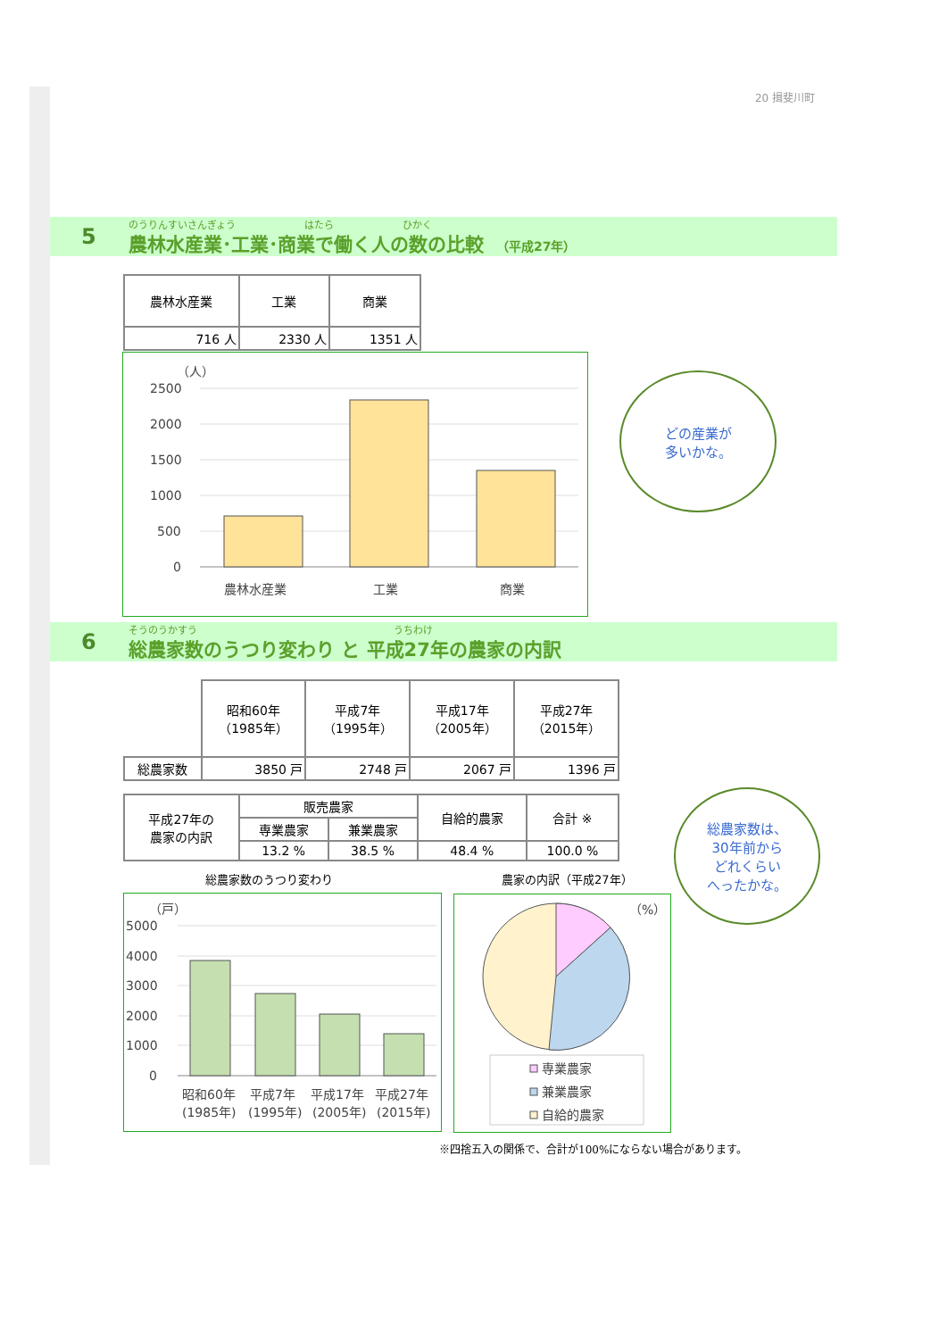20 揖斐川町
5
のうりんすいさんぎょう　　　　　　　はたら　　　　　　　ひかく
農林水産業･工業･商業で働く人の数の比較　（平成27年）
| 農林水産業 | 工業 | 商業 |
| --- | --- | --- |
| 716 人 | 2330 人 | 1351 人 |
（人）
2500
2000
1500
1000
500
0
農林水産業
工業
商業
どの産業が
多いかな。
6
そうのうかすう　　　　　　　　　　　　　　　　　　　　うちわけ
総農家数のうつり変わり と 平成27年の農家の内訳
| | 昭和60年 （1985年） | 平成7年 （1995年） | 平成17年 （2005年） | 平成27年 （2015年） |
| --- | --- | --- | --- | --- |
| 総農家数 | 3850 戸 | 2748 戸 | 2067 戸 | 1396 戸 |
| 平成27年の 農家の内訳 | 販売農家 | | 自給的農家 | 合計 ※ |
| | 専業農家 | 兼業農家 | | |
| | 13.2 % | 38.5 % | 48.4 % | 100.0 % |
総農家数のうつり変わり 農家の内訳（平成27年）
（戸）
5000
4000
3000
2000
1000
0
昭和60年
平成7年
平成17年
平成27年
(1985年)
(1995年)
(2005年)
(2015年)
（%）
専業農家
兼業農家
自給的農家
総農家数は、
30年前から
どれくらい
へったかな。
※四捨五入の関係で、合計が100%にならない場合があります。